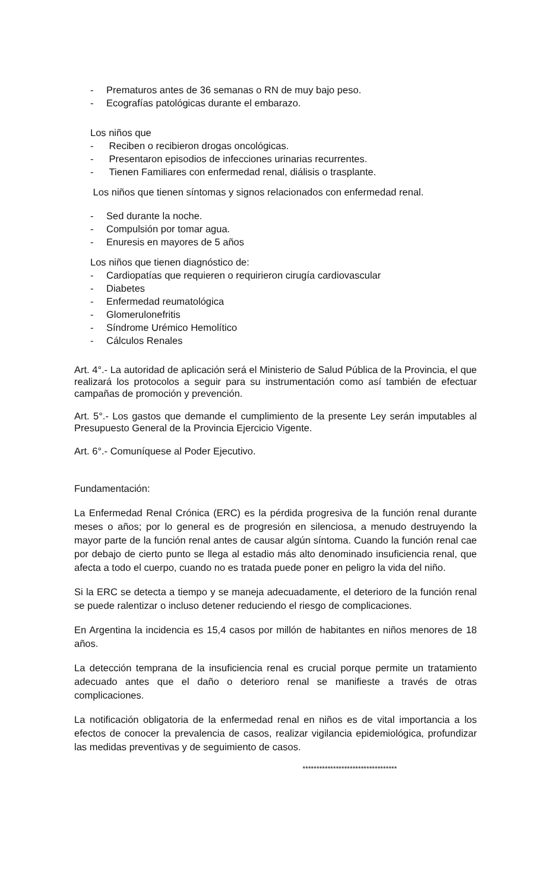- Prematuros antes de 36 semanas o RN de muy bajo peso.
- Ecografías patológicas durante el embarazo.
Los niños que
- Reciben o recibieron drogas oncológicas.
- Presentaron episodios de infecciones urinarias recurrentes.
- Tienen Familiares con enfermedad renal, diálisis o trasplante.
Los niños que tienen síntomas y signos relacionados con enfermedad renal.
- Sed durante la noche.
- Compulsión por tomar agua.
- Enuresis en mayores de 5 años
Los niños que tienen diagnóstico de:
- Cardiopatías que requieren o requirieron cirugía cardiovascular
- Diabetes
- Enfermedad reumatológica
- Glomerulonefritis
- Síndrome Urémico Hemolítico
- Cálculos Renales
Art. 4°.- La autoridad de aplicación será el Ministerio de Salud Pública de la Provincia, el que realizará los protocolos a seguir para su instrumentación como así también de efectuar campañas de promoción y prevención.
Art. 5°.- Los gastos que demande el cumplimiento de la presente Ley serán imputables al Presupuesto General de la Provincia Ejercicio Vigente.
Art. 6°.- Comuníquese al Poder Ejecutivo.
Fundamentación:
La Enfermedad Renal Crónica (ERC) es la pérdida progresiva de la función renal durante meses o años; por lo general es de progresión en silenciosa, a menudo destruyendo la mayor parte de la función renal antes de causar algún síntoma. Cuando la función renal cae por debajo de cierto punto se llega al estadio más alto denominado insuficiencia renal, que afecta a todo el cuerpo, cuando no es tratada puede poner en peligro la vida del niño.
Si la ERC se detecta a tiempo y se maneja adecuadamente, el deterioro de la función renal se puede ralentizar o incluso detener reduciendo el riesgo de complicaciones.
En Argentina la incidencia es 15,4 casos por millón de habitantes en niños menores de 18 años.
La detección temprana de la insuficiencia renal es crucial porque permite un tratamiento adecuado antes que el daño o deterioro renal se manifieste a través de otras complicaciones.
La notificación obligatoria de la enfermedad renal en niños es de vital importancia a los efectos de conocer la prevalencia de casos, realizar vigilancia epidemiológica, profundizar las medidas preventivas y de seguimiento de casos.
**********************************